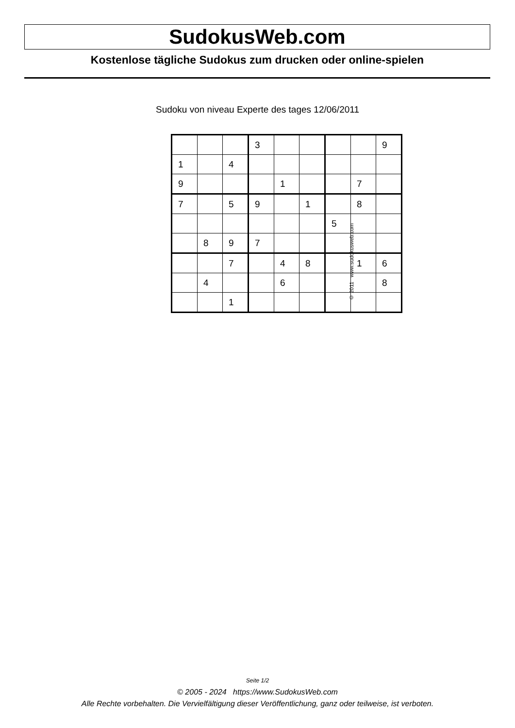SudokusWeb.com
Kostenlose tägliche Sudokus zum drucken oder online-spielen
Sudoku von niveau Experte des tages 12/06/2011
| | | | 3 | | | | | 9 |
| 1 | | 4 | | | | | | |
| 9 | | | | 1 | | | 7 | |
| 7 | | 5 | 9 | | 1 | | 8 | |
| | | | | | | 5 | | |
| | 8 | 9 | 7 | | | | | |
| | | 7 | | 4 | 8 | | 1 | 6 |
| | 4 | | | 6 | | | | 8 |
| | | 1 | | | | | | |
© 2011 www.sudokusweb.com
Seite 1/2
© 2005 - 2024 https://www.SudokusWeb.com
Alle Rechte vorbehalten. Die Vervielfältigung dieser Veröffentlichung, ganz oder teilweise, ist verboten.